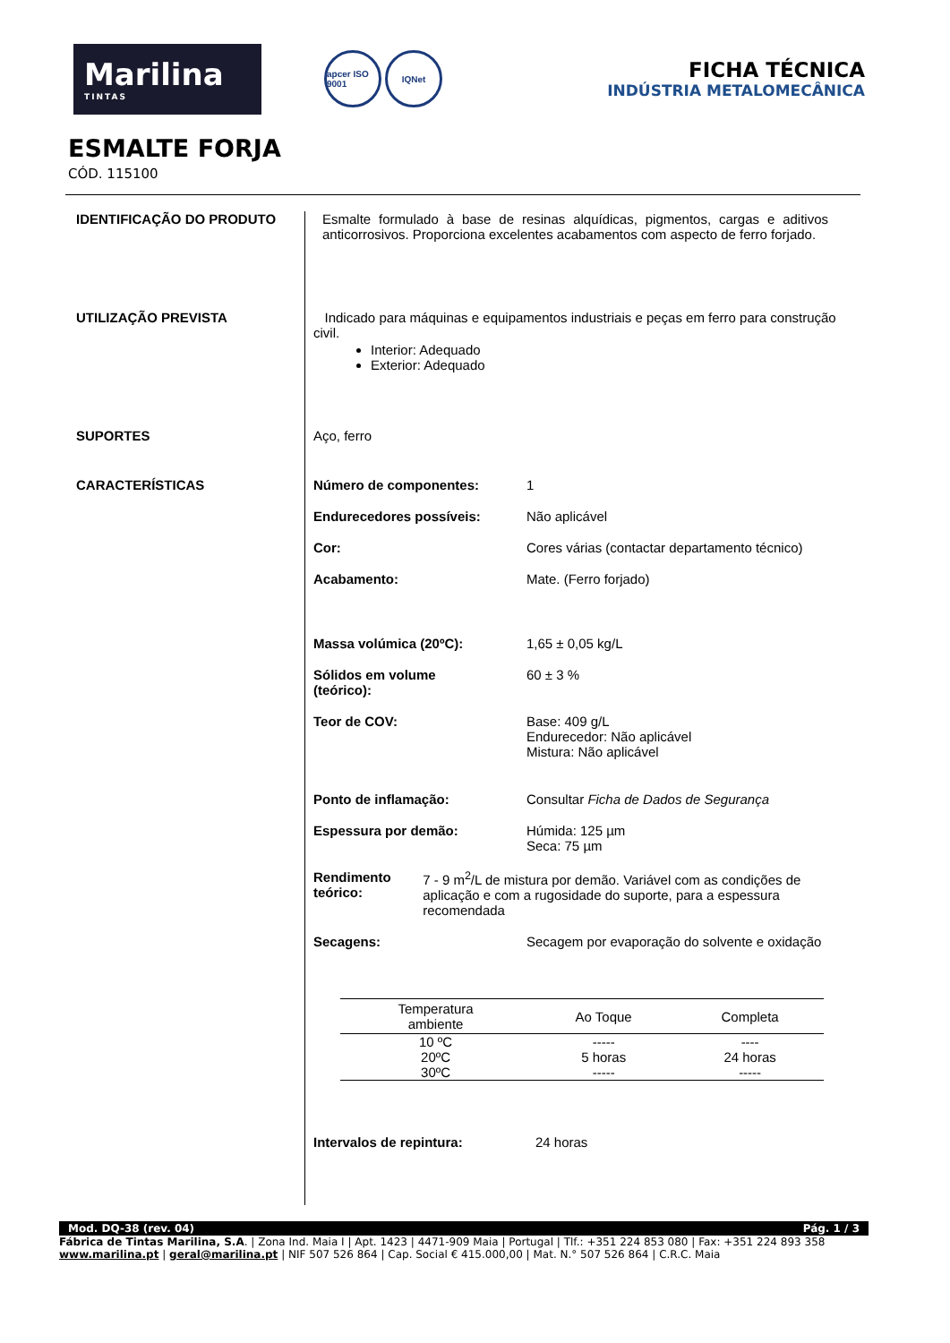Marilina
TINTAS
apcer ISO 9001
IQNet
FICHA TÉCNICA
INDÚSTRIA METALOMECÂNICA
ESMALTE FORJA
CÓD. 115100
IDENTIFICAÇÃO DO PRODUTO Esmalte formulado à base de resinas alquídicas, pigmentos, cargas e aditivos anticorrosivos. Proporciona excelentes acabamentos com aspecto de ferro forjado.
UTILIZAÇÃO PREVISTA Indicado para máquinas e equipamentos industriais e peças em ferro para construção civil.
Interior: Adequado
Exterior: Adequado
SUPORTES Aço, ferro
CARACTERÍSTICAS Número de componentes: 1
Endurecedores possíveis: Não aplicável
Cor: Cores várias (contactar departamento técnico)
Acabamento: Mate. (Ferro forjado)
Massa volúmica (20ºC): 1,65 ± 0,05 kg/L
Sólidos em volume
(teórico): 60 ± 3 %
Teor de COV: Base: 409 g/L
Endurecedor: Não aplicável
Mistura: Não aplicável
Ponto de inflamação: Consultar Ficha de Dados de Segurança
Espessura por demão: Húmida: 125 µm
Seca: 75 µm
Rendimento teórico: 7 - 9 m<sup>2</sup>/L de mistura por demão. Variável com as condições de aplicação e com a rugosidade do suporte, para a espessura recomendada
Secagens: Secagem por evaporação do solvente e oxidação
| Temperatura ambiente | Ao Toque | Completa |
| --- | --- | --- |
| 10 ºC | ----- | ---- |
| 20ºC | 5 horas | 24 horas |
| 30ºC | ----- | ----- |
Intervalos de repintura: 24 horas
Mod. DQ-38 (rev. 04) Pág. 1 / 3
Fábrica de Tintas Marilina, S.A. | Zona Ind. Maia I | Apt. 1423 | 4471-909 Maia | Portugal | Tlf.: +351 224 853 080 | Fax: +351 224 893 358
www.marilina.pt | geral@marilina.pt | NIF 507 526 864 | Cap. Social € 415.000,00 | Mat. N.° 507 526 864 | C.R.C. Maia